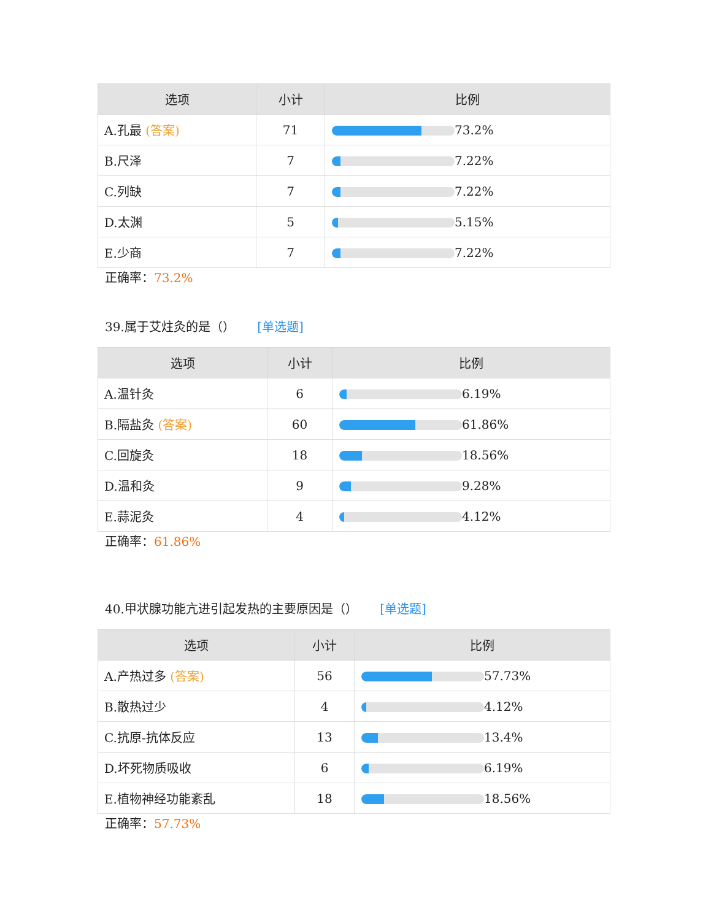| 选项 | 小计 | 比例 |
| --- | --- | --- |
| A.孔最 (答案) | 71 | 73.2% |
| B.尺泽 | 7 | 7.22% |
| C.列缺 | 7 | 7.22% |
| D.太渊 | 5 | 5.15% |
| E.少商 | 7 | 7.22% |
正确率：73.2%
39.属于艾炷灸的是（） [单选题]
| 选项 | 小计 | 比例 |
| --- | --- | --- |
| A.温针灸 | 6 | 6.19% |
| B.隔盐灸 (答案) | 60 | 61.86% |
| C.回旋灸 | 18 | 18.56% |
| D.温和灸 | 9 | 9.28% |
| E.蒜泥灸 | 4 | 4.12% |
正确率：61.86%
40.甲状腺功能亢进引起发热的主要原因是（） [单选题]
| 选项 | 小计 | 比例 |
| --- | --- | --- |
| A.产热过多 (答案) | 56 | 57.73% |
| B.散热过少 | 4 | 4.12% |
| C.抗原-抗体反应 | 13 | 13.4% |
| D.坏死物质吸收 | 6 | 6.19% |
| E.植物神经功能紊乱 | 18 | 18.56% |
正确率：57.73%